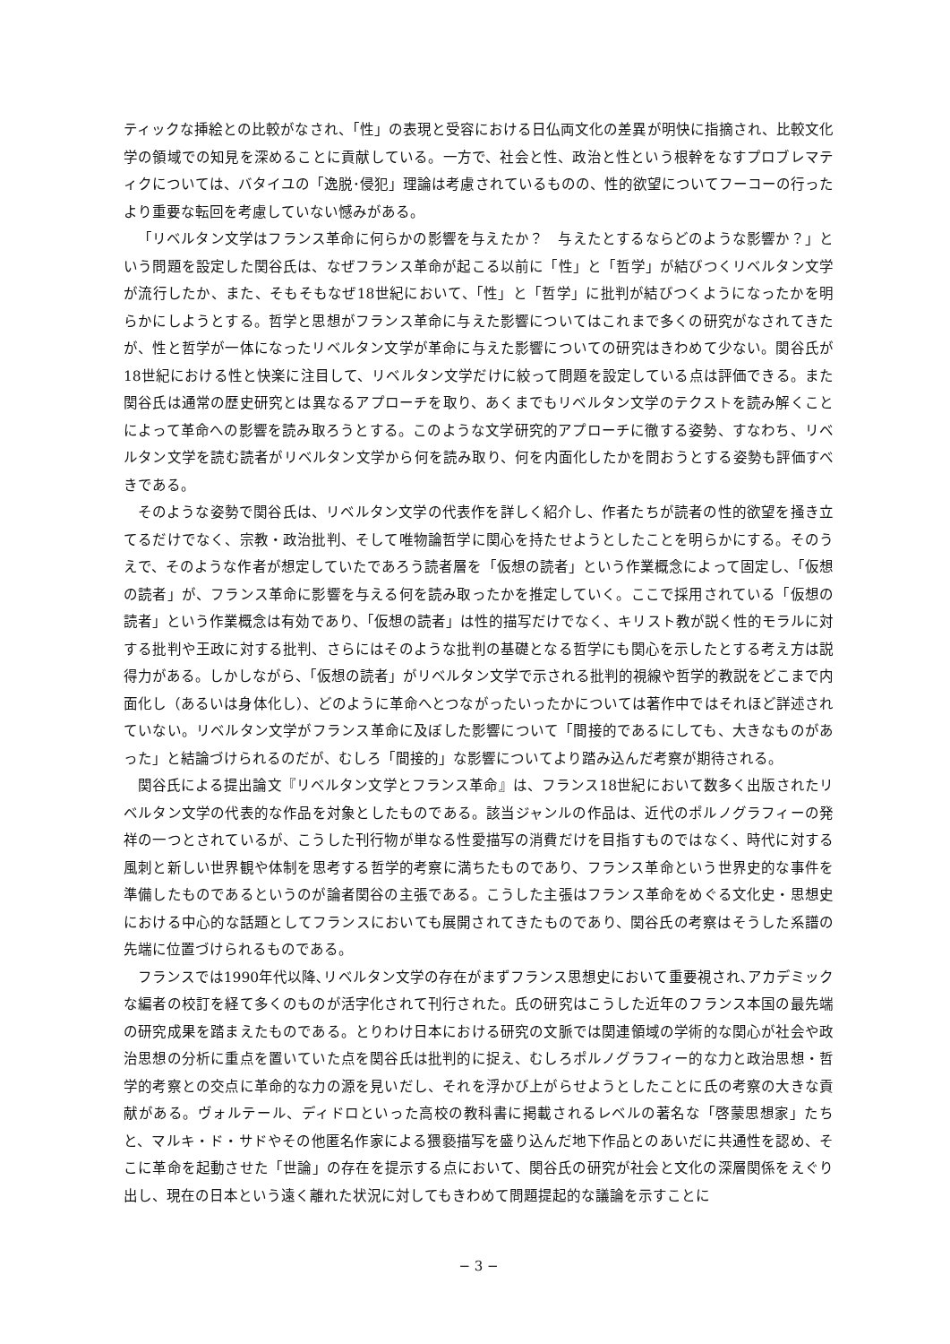ティックな挿絵との比較がなされ、「性」の表現と受容における日仏両文化の差異が明快に指摘され、比較文化学の領域での知見を深めることに貢献している。一方で、社会と性、政治と性という根幹をなすプロブレマティクについては、バタイユの「逸脱･侵犯」理論は考慮されているものの、性的欲望についてフーコーの行ったより重要な転回を考慮していない憾みがある。
「リベルタン文学はフランス革命に何らかの影響を与えたか？　与えたとするならどのような影響か？」という問題を設定した関谷氏は、なぜフランス革命が起こる以前に「性」と「哲学」が結びつくリベルタン文学が流行したか、また、そもそもなぜ18世紀において、「性」と「哲学」に批判が結びつくようになったかを明らかにしようとする。哲学と思想がフランス革命に与えた影響についてはこれまで多くの研究がなされてきたが、性と哲学が一体になったリベルタン文学が革命に与えた影響についての研究はきわめて少ない。関谷氏が18世紀における性と快楽に注目して、リベルタン文学だけに絞って問題を設定している点は評価できる。また関谷氏は通常の歴史研究とは異なるアプローチを取り、あくまでもリベルタン文学のテクストを読み解くことによって革命への影響を読み取ろうとする。このような文学研究的アプローチに徹する姿勢、すなわち、リベルタン文学を読む読者がリベルタン文学から何を読み取り、何を内面化したかを問おうとする姿勢も評価すべきである。
そのような姿勢で関谷氏は、リベルタン文学の代表作を詳しく紹介し、作者たちが読者の性的欲望を掻き立てるだけでなく、宗教・政治批判、そして唯物論哲学に関心を持たせようとしたことを明らかにする。そのうえで、そのような作者が想定していたであろう読者層を「仮想の読者」という作業概念によって固定し、「仮想の読者」が、フランス革命に影響を与える何を読み取ったかを推定していく。ここで採用されている「仮想の読者」という作業概念は有効であり、「仮想の読者」は性的描写だけでなく、キリスト教が説く性的モラルに対する批判や王政に対する批判、さらにはそのような批判の基礎となる哲学にも関心を示したとする考え方は説得力がある。しかしながら、「仮想の読者」がリベルタン文学で示される批判的視線や哲学的教説をどこまで内面化し（あるいは身体化し）、どのように革命へとつながったいったかについては著作中ではそれほど詳述されていない。リベルタン文学がフランス革命に及ぼした影響について「間接的であるにしても、大きなものがあった」と結論づけられるのだが、むしろ「間接的」な影響についてより踏み込んだ考察が期待される。
関谷氏による提出論文『リベルタン文学とフランス革命』は、フランス18世紀において数多く出版されたリベルタン文学の代表的な作品を対象としたものである。該当ジャンルの作品は、近代のポルノグラフィーの発祥の一つとされているが、こうした刊行物が単なる性愛描写の消費だけを目指すものではなく、時代に対する風刺と新しい世界観や体制を思考する哲学的考察に満ちたものであり、フランス革命という世界史的な事件を準備したものであるというのが論者関谷の主張である。こうした主張はフランス革命をめぐる文化史・思想史における中心的な話題としてフランスにおいても展開されてきたものであり、関谷氏の考察はそうした系譜の先端に位置づけられるものである。
フランスでは1990年代以降､リベルタン文学の存在がまずフランス思想史において重要視され､アカデミックな編者の校訂を経て多くのものが活字化されて刊行された。氏の研究はこうした近年のフランス本国の最先端の研究成果を踏まえたものである。とりわけ日本における研究の文脈では関連領域の学術的な関心が社会や政治思想の分析に重点を置いていた点を関谷氏は批判的に捉え、むしろポルノグラフィー的な力と政治思想・哲学的考察との交点に革命的な力の源を見いだし、それを浮かび上がらせようとしたことに氏の考察の大きな貢献がある。ヴォルテール、ディドロといった高校の教科書に掲載されるレベルの著名な「啓蒙思想家」たちと、マルキ・ド・サドやその他匿名作家による猥褻描写を盛り込んだ地下作品とのあいだに共通性を認め、そこに革命を起動させた「世論」の存在を提示する点において、関谷氏の研究が社会と文化の深層関係をえぐり出し、現在の日本という遠く離れた状況に対してもきわめて問題提起的な議論を示すことに
− 3 −